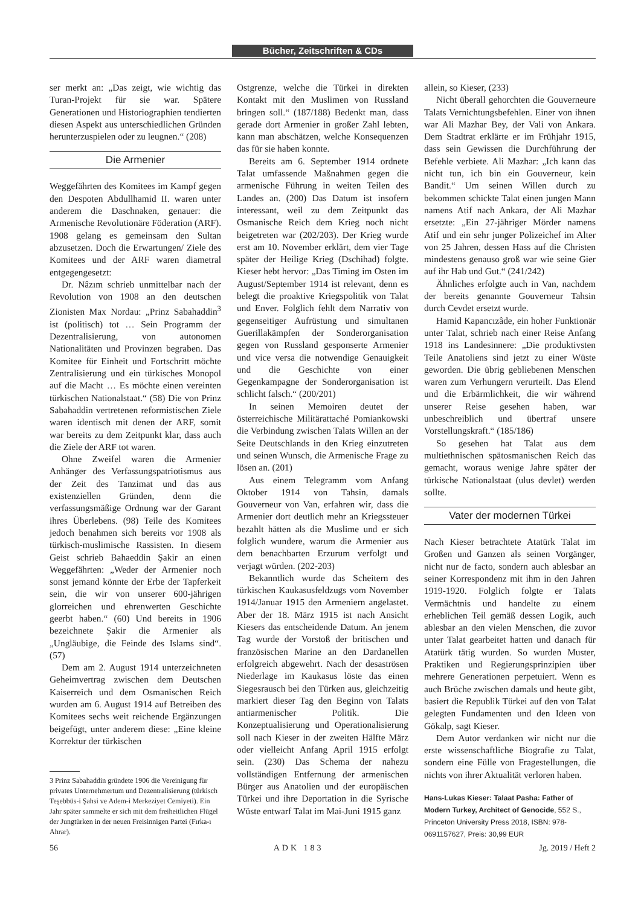Bücher, Zeitschriften & CDs
ser merkt an: „Das zeigt, wie wichtig das Turan-Projekt für sie war. Spätere Generationen und Historiographien tendierten diesen Aspekt aus unterschiedlichen Gründen herunterzuspielen oder zu leugnen.“ (208)
Die Armenier
Weggefährten des Komitees im Kampf gegen den Despoten Abdullhamid II. waren unter anderem die Daschnaken, genauer: die Armenische Revolutionäre Föderation (ARF). 1908 gelang es gemeinsam den Sultan abzusetzen. Doch die Erwartungen/ Ziele des Komitees und der ARF waren diametral entgegengesetzt:
Dr. Nâzım schrieb unmittelbar nach der Revolution von 1908 an den deutschen Zionisten Max Nordau: „Prinz Sabahaddin<sup>3</sup> ist (politisch) tot … Sein Programm der Dezentralisierung, von autonomen Nationalitäten und Provinzen begraben. Das Komitee für Einheit und Fortschritt möchte Zentralisierung und ein türkisches Monopol auf die Macht … Es möchte einen vereinten türkischen Nationalstaat.“ (58) Die von Prinz Sabahaddin vertretenen reformistischen Ziele waren identisch mit denen der ARF, somit war bereits zu dem Zeitpunkt klar, dass auch die Ziele der ARF tot waren.
Ohne Zweifel waren die Armenier Anhänger des Verfassungspatriotismus aus der Zeit des Tanzimat und das aus existenziellen Gründen, denn die verfassungsmäßige Ordnung war der Garant ihres Überlebens. (98) Teile des Komitees jedoch benahmen sich bereits vor 1908 als türkisch-muslimische Rassisten. In diesem Geist schrieb Bahaeddin Şakir an einen Weggefährten: „Weder der Armenier noch sonst jemand könnte der Erbe der Tapferkeit sein, die wir von unserer 600-jährigen glorreichen und ehrenwerten Geschichte geerbt haben.“ (60) Und bereits in 1906 bezeichnete Şakir die Armenier als „Ungläubige, die Feinde des Islams sind“. (57)
Dem am 2. August 1914 unterzeichneten Geheimvertrag zwischen dem Deutschen Kaiserreich und dem Osmanischen Reich wurden am 6. August 1914 auf Betreiben des Komitees sechs weit reichende Ergänzungen beigefügt, unter anderem diese: „Eine kleine Korrektur der türkischen
3 Prinz Sabahaddin gründete 1906 die Vereinigung für privates Unternehmertum und Dezentralisierung (türkisch Teşebbüs-i Şahsi ve Adem-i Merkeziyet Cemiyeti). Ein Jahr später sammelte er sich mit dem freiheitlichen Flügel der Jungtürken in der neuen Freisinnigen Partei (Fırka-ı Ahrar).
Ostgrenze, welche die Türkei in direkten Kontakt mit den Muslimen von Russland bringen soll.“ (187/188) Bedenkt man, dass gerade dort Armenier in großer Zahl lebten, kann man abschätzen, welche Konsequenzen das für sie haben konnte.
Bereits am 6. September 1914 ordnete Talat umfassende Maßnahmen gegen die armenische Führung in weiten Teilen des Landes an. (200) Das Datum ist insofern interessant, weil zu dem Zeitpunkt das Osmanische Reich dem Krieg noch nicht beigetreten war (202/203). Der Krieg wurde erst am 10. November erklärt, dem vier Tage später der Heilige Krieg (Dschihad) folgte. Kieser hebt hervor: „Das Timing im Osten im August/September 1914 ist relevant, denn es belegt die proaktive Kriegspolitik von Talat und Enver. Folglich fehlt dem Narrativ von gegenseitiger Aufrüstung und simultanen Guerillakämpfen der Sonderorganisation gegen von Russland gesponserte Armenier und vice versa die notwendige Genauigkeit und die Geschichte von einer Gegenkampagne der Sonderorganisation ist schlicht falsch.“ (200/201)
In seinen Memoiren deutet der österreichische Militärattaché Pomiankowski die Verbindung zwischen Talats Willen an der Seite Deutschlands in den Krieg einzutreten und seinen Wunsch, die Armenische Frage zu lösen an. (201)
Aus einem Telegramm vom Anfang Oktober 1914 von Tahsin, damals Gouverneur von Van, erfahren wir, dass die Armenier dort deutlich mehr an Kriegssteuer bezahlt hätten als die Muslime und er sich folglich wundere, warum die Armenier aus dem benachbarten Erzurum verfolgt und verjagt würden. (202-203)
Bekanntlich wurde das Scheitern des türkischen Kaukasusfeldzugs vom November 1914/Januar 1915 den Armeniern angelastet. Aber der 18. März 1915 ist nach Ansicht Kiesers das entscheidende Datum. An jenem Tag wurde der Vorstoß der britischen und französischen Marine an den Dardanellen erfolgreich abgewehrt. Nach der desaströsen Niederlage im Kaukasus löste das einen Siegesrausch bei den Türken aus, gleichzeitig markiert dieser Tag den Beginn von Talats antiarmenischer Politik. Die Konzeptualisierung und Operationalisierung soll nach Kieser in der zweiten Hälfte März oder vielleicht Anfang April 1915 erfolgt sein. (230) Das Schema der nahezu vollständigen Entfernung der armenischen Bürger aus Anatolien und der europäischen Türkei und ihre Deportation in die Syrische Wüste entwarf Talat im Mai-Juni 1915 ganz
allein, so Kieser, (233)
Nicht überall gehorchten die Gouverneure Talats Vernichtungsbefehlen. Einer von ihnen war Ali Mazhar Bey, der Vali von Ankara. Dem Stadtrat erklärte er im Frühjahr 1915, dass sein Gewissen die Durchführung der Befehle verbiete. Ali Mazhar: „Ich kann das nicht tun, ich bin ein Gouverneur, kein Bandit.“ Um seinen Willen durch zu bekommen schickte Talat einen jungen Mann namens Atif nach Ankara, der Ali Mazhar ersetzte: „Ein 27-jähriger Mörder namens Atif und ein sehr junger Polizeichef im Alter von 25 Jahren, dessen Hass auf die Christen mindestens genauso groß war wie seine Gier auf ihr Hab und Gut.“ (241/242)
Ähnliches erfolgte auch in Van, nachdem der bereits genannte Gouverneur Tahsin durch Cevdet ersetzt wurde.
Hamid Kapancızâde, ein hoher Funktionär unter Talat, schrieb nach einer Reise Anfang 1918 ins Landesinnere: „Die produktivsten Teile Anatoliens sind jetzt zu einer Wüste geworden. Die übrig gebliebenen Menschen waren zum Verhungern verurteilt. Das Elend und die Erbärmlichkeit, die wir während unserer Reise gesehen haben, war unbeschreiblich und übertraf unsere Vorstellungskraft.“ (185/186)
So gesehen hat Talat aus dem multiethnischen spätosmanischen Reich das gemacht, woraus wenige Jahre später der türkische Nationalstaat (ulus devlet) werden sollte.
Vater der modernen Türkei
Nach Kieser betrachtete Atatürk Talat im Großen und Ganzen als seinen Vorgänger, nicht nur de facto, sondern auch ablesbar an seiner Korrespondenz mit ihm in den Jahren 1919-1920. Folglich folgte er Talats Vermächtnis und handelte zu einem erheblichen Teil gemäß dessen Logik, auch ablesbar an den vielen Menschen, die zuvor unter Talat gearbeitet hatten und danach für Atatürk tätig wurden. So wurden Muster, Praktiken und Regierungsprinzipien über mehrere Generationen perpetuiert. Wenn es auch Brüche zwischen damals und heute gibt, basiert die Republik Türkei auf den von Talat gelegten Fundamenten und den Ideen von Gökalp, sagt Kieser.
Dem Autor verdanken wir nicht nur die erste wissenschaftliche Biografie zu Talat, sondern eine Fülle von Fragestellungen, die nichts von ihrer Aktualität verloren haben.
Hans-Lukas Kieser: Talaat Pasha: Father of Modern Turkey, Architect of Genocide, 552 S., Princeton University Press 2018, ISBN: 978-0691157627, Preis: 30,99 EUR
56 ADK 183 Jg. 2019 / Heft 2